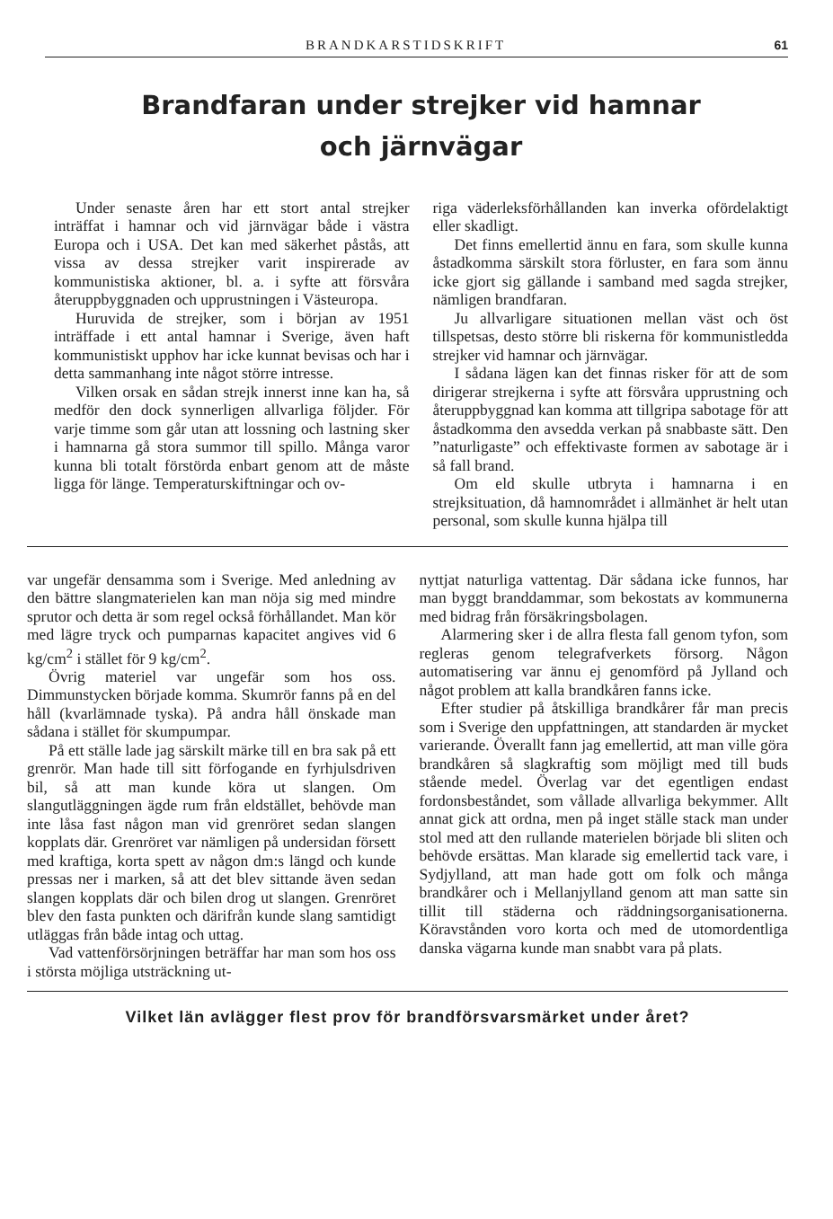BRANDKARSTIDSKRIFT 61
Brandfaran under strejker vid hamnar
och järnvägar
Under senaste åren har ett stort antal strejker inträffat i hamnar och vid järnvägar både i västra Europa och i USA. Det kan med säkerhet påstås, att vissa av dessa strejker varit inspirerade av kommunistiska aktioner, bl. a. i syfte att försvåra återuppbyggnaden och upprustningen i Västeuropa.
Huruvida de strejker, som i början av 1951 inträffade i ett antal hamnar i Sverige, även haft kommunistiskt upphov har icke kunnat bevisas och har i detta sammanhang inte något större intresse.
Vilken orsak en sådan strejk innerst inne kan ha, så medför den dock synnerligen allvarliga följder. För varje timme som går utan att lossning och lastning sker i hamnarna gå stora summor till spillo. Många varor kunna bli totalt förstörda enbart genom att de måste ligga för länge. Temperaturskiftningar och ov-
riga väderleksförhållanden kan inverka ofördelaktigt eller skadligt.
Det finns emellertid ännu en fara, som skulle kunna åstadkomma särskilt stora förluster, en fara som ännu icke gjort sig gällande i samband med sagda strejker, nämligen brandfaran.
Ju allvarligare situationen mellan väst och öst tillspetsas, desto större bli riskerna för kommunistledda strejker vid hamnar och järnvägar.
I sådana lägen kan det finnas risker för att de som dirigerar strejkerna i syfte att försvåra upprustning och återuppbyggnad kan komma att tillgripa sabotage för att åstadkomma den avsedda verkan på snabbaste sätt. Den ”naturligaste” och effektivaste formen av sabotage är i så fall brand.
Om eld skulle utbryta i hamnarna i en strejksituation, då hamnområdet i allmänhet är helt utan personal, som skulle kunna hjälpa till
var ungefär densamma som i Sverige. Med anledning av den bättre slangmaterielen kan man nöja sig med mindre sprutor och detta är som regel också förhållandet. Man kör med lägre tryck och pumparnas kapacitet angives vid 6 kg/cm<sup>2</sup> i stället för 9 kg/cm<sup>2</sup>.
Övrig materiel var ungefär som hos oss. Dimmunstycken började komma. Skumrör fanns på en del håll (kvarlämnade tyska). På andra håll önskade man sådana i stället för skumpumpar.
På ett ställe lade jag särskilt märke till en bra sak på ett grenrör. Man hade till sitt förfogande en fyrhjulsdriven bil, så att man kunde köra ut slangen. Om slangutläggningen ägde rum från eldstället, behövde man inte låsa fast någon man vid grenröret sedan slangen kopplats där. Grenröret var nämligen på undersidan försett med kraftiga, korta spett av någon dm:s längd och kunde pressas ner i marken, så att det blev sittande även sedan slangen kopplats där och bilen drog ut slangen. Grenröret blev den fasta punkten och därifrån kunde slang samtidigt utläggas från både intag och uttag.
Vad vattenförsörjningen beträffar har man som hos oss i största möjliga utsträckning ut-
nyttjat naturliga vattentag. Där sådana icke funnos, har man byggt branddammar, som bekostats av kommunerna med bidrag från försäkringsbolagen.
Alarmering sker i de allra flesta fall genom tyfon, som regleras genom telegrafverkets försorg. Någon automatisering var ännu ej genomförd på Jylland och något problem att kalla brandkåren fanns icke.
Efter studier på åtskilliga brandkårer får man precis som i Sverige den uppfattningen, att standarden är mycket varierande. Överallt fann jag emellertid, att man ville göra brandkåren så slagkraftig som möjligt med till buds stående medel. Överlag var det egentligen endast fordonsbeståndet, som vållade allvarliga bekymmer. Allt annat gick att ordna, men på inget ställe stack man under stol med att den rullande materielen började bli sliten och behövde ersättas. Man klarade sig emellertid tack vare, i Sydjylland, att man hade gott om folk och många brandkårer och i Mellanjylland genom att man satte sin tillit till städerna och räddningsorganisationerna. Köravstånden voro korta och med de utomordentliga danska vägarna kunde man snabbt vara på plats.
Vilket län avlägger flest prov för brandförsvarsmärket under året?